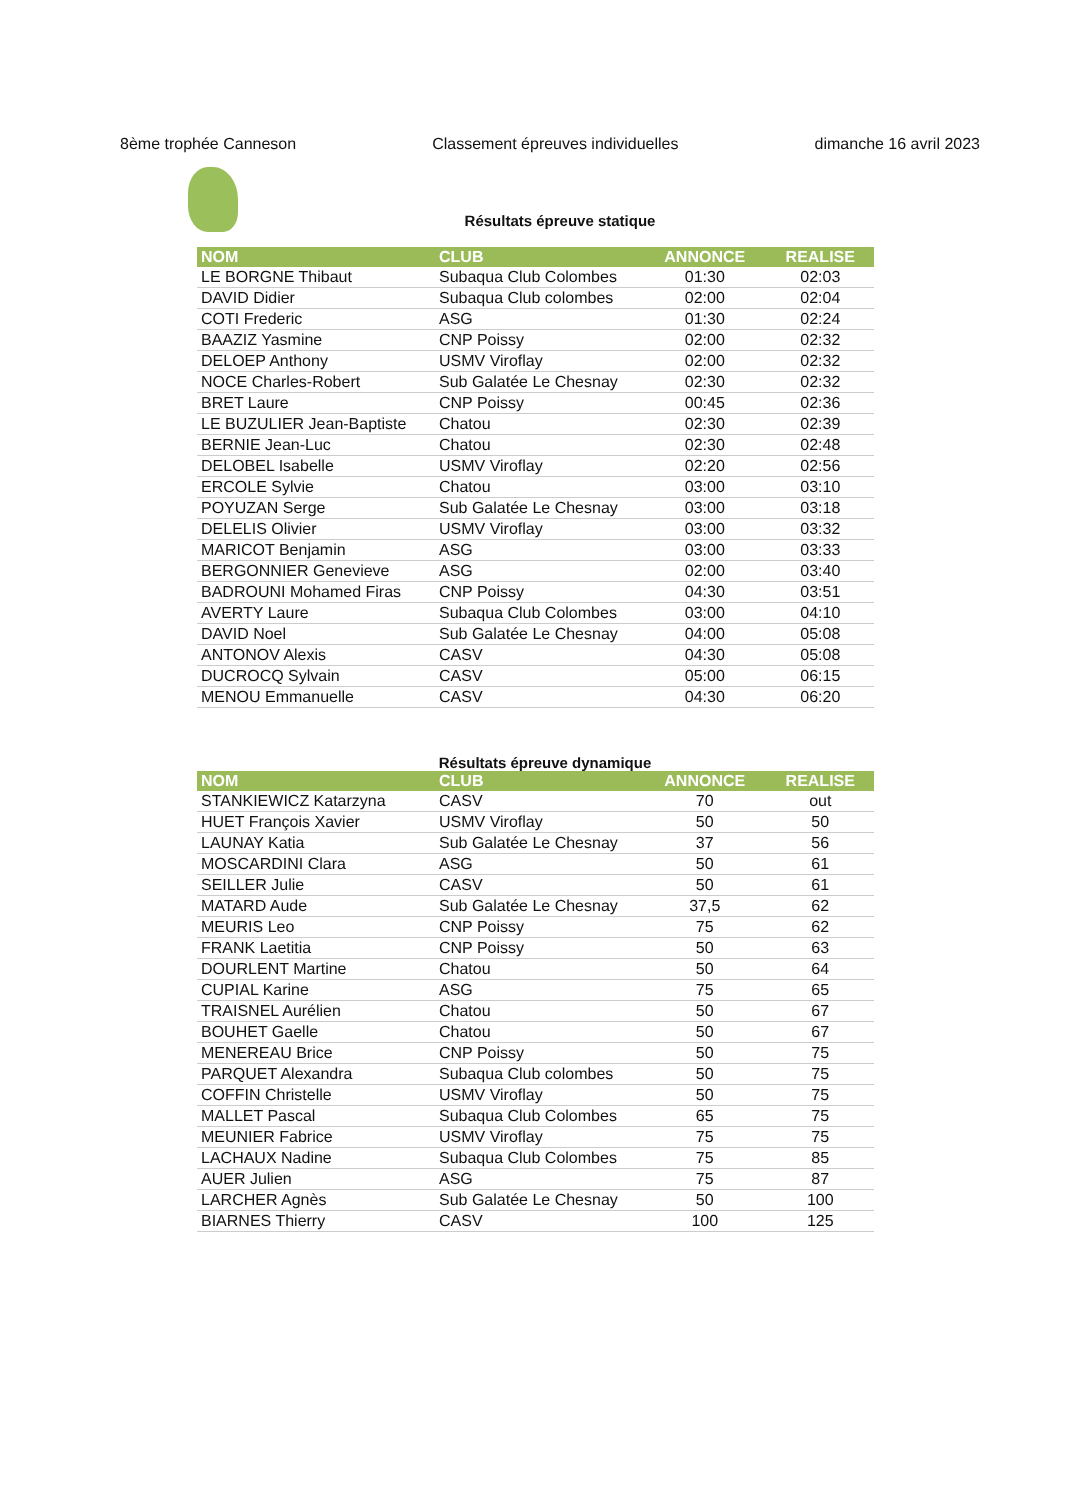8ème trophée Canneson Classement épreuves individuelles dimanche 16 avril 2023
Résultats épreuve statique
| NOM | CLUB | ANNONCE | REALISE |
| --- | --- | --- | --- |
| LE BORGNE Thibaut | Subaqua Club Colombes | 01:30 | 02:03 |
| DAVID Didier | Subaqua Club colombes | 02:00 | 02:04 |
| COTI Frederic | ASG | 01:30 | 02:24 |
| BAAZIZ Yasmine | CNP Poissy | 02:00 | 02:32 |
| DELOEP Anthony | USMV Viroflay | 02:00 | 02:32 |
| NOCE Charles-Robert | Sub Galatée Le Chesnay | 02:30 | 02:32 |
| BRET Laure | CNP Poissy | 00:45 | 02:36 |
| LE BUZULIER Jean-Baptiste | Chatou | 02:30 | 02:39 |
| BERNIE Jean-Luc | Chatou | 02:30 | 02:48 |
| DELOBEL Isabelle | USMV Viroflay | 02:20 | 02:56 |
| ERCOLE Sylvie | Chatou | 03:00 | 03:10 |
| POYUZAN Serge | Sub Galatée Le Chesnay | 03:00 | 03:18 |
| DELELIS Olivier | USMV Viroflay | 03:00 | 03:32 |
| MARICOT Benjamin | ASG | 03:00 | 03:33 |
| BERGONNIER Genevieve | ASG | 02:00 | 03:40 |
| BADROUNI Mohamed Firas | CNP Poissy | 04:30 | 03:51 |
| AVERTY Laure | Subaqua Club Colombes | 03:00 | 04:10 |
| DAVID Noel | Sub Galatée Le Chesnay | 04:00 | 05:08 |
| ANTONOV Alexis | CASV | 04:30 | 05:08 |
| DUCROCQ Sylvain | CASV | 05:00 | 06:15 |
| MENOU Emmanuelle | CASV | 04:30 | 06:20 |
Résultats épreuve dynamique
| NOM | CLUB | ANNONCE | REALISE |
| --- | --- | --- | --- |
| STANKIEWICZ Katarzyna | CASV | 70 | out |
| HUET François Xavier | USMV Viroflay | 50 | 50 |
| LAUNAY Katia | Sub Galatée Le Chesnay | 37 | 56 |
| MOSCARDINI Clara | ASG | 50 | 61 |
| SEILLER Julie | CASV | 50 | 61 |
| MATARD Aude | Sub Galatée Le Chesnay | 37,5 | 62 |
| MEURIS Leo | CNP Poissy | 75 | 62 |
| FRANK Laetitia | CNP Poissy | 50 | 63 |
| DOURLENT Martine | Chatou | 50 | 64 |
| CUPIAL Karine | ASG | 75 | 65 |
| TRAISNEL Aurélien | Chatou | 50 | 67 |
| BOUHET Gaelle | Chatou | 50 | 67 |
| MENEREAU Brice | CNP Poissy | 50 | 75 |
| PARQUET Alexandra | Subaqua Club colombes | 50 | 75 |
| COFFIN Christelle | USMV Viroflay | 50 | 75 |
| MALLET Pascal | Subaqua Club Colombes | 65 | 75 |
| MEUNIER Fabrice | USMV Viroflay | 75 | 75 |
| LACHAUX Nadine | Subaqua Club Colombes | 75 | 85 |
| AUER Julien | ASG | 75 | 87 |
| LARCHER Agnès | Sub Galatée Le Chesnay | 50 | 100 |
| BIARNES Thierry | CASV | 100 | 125 |